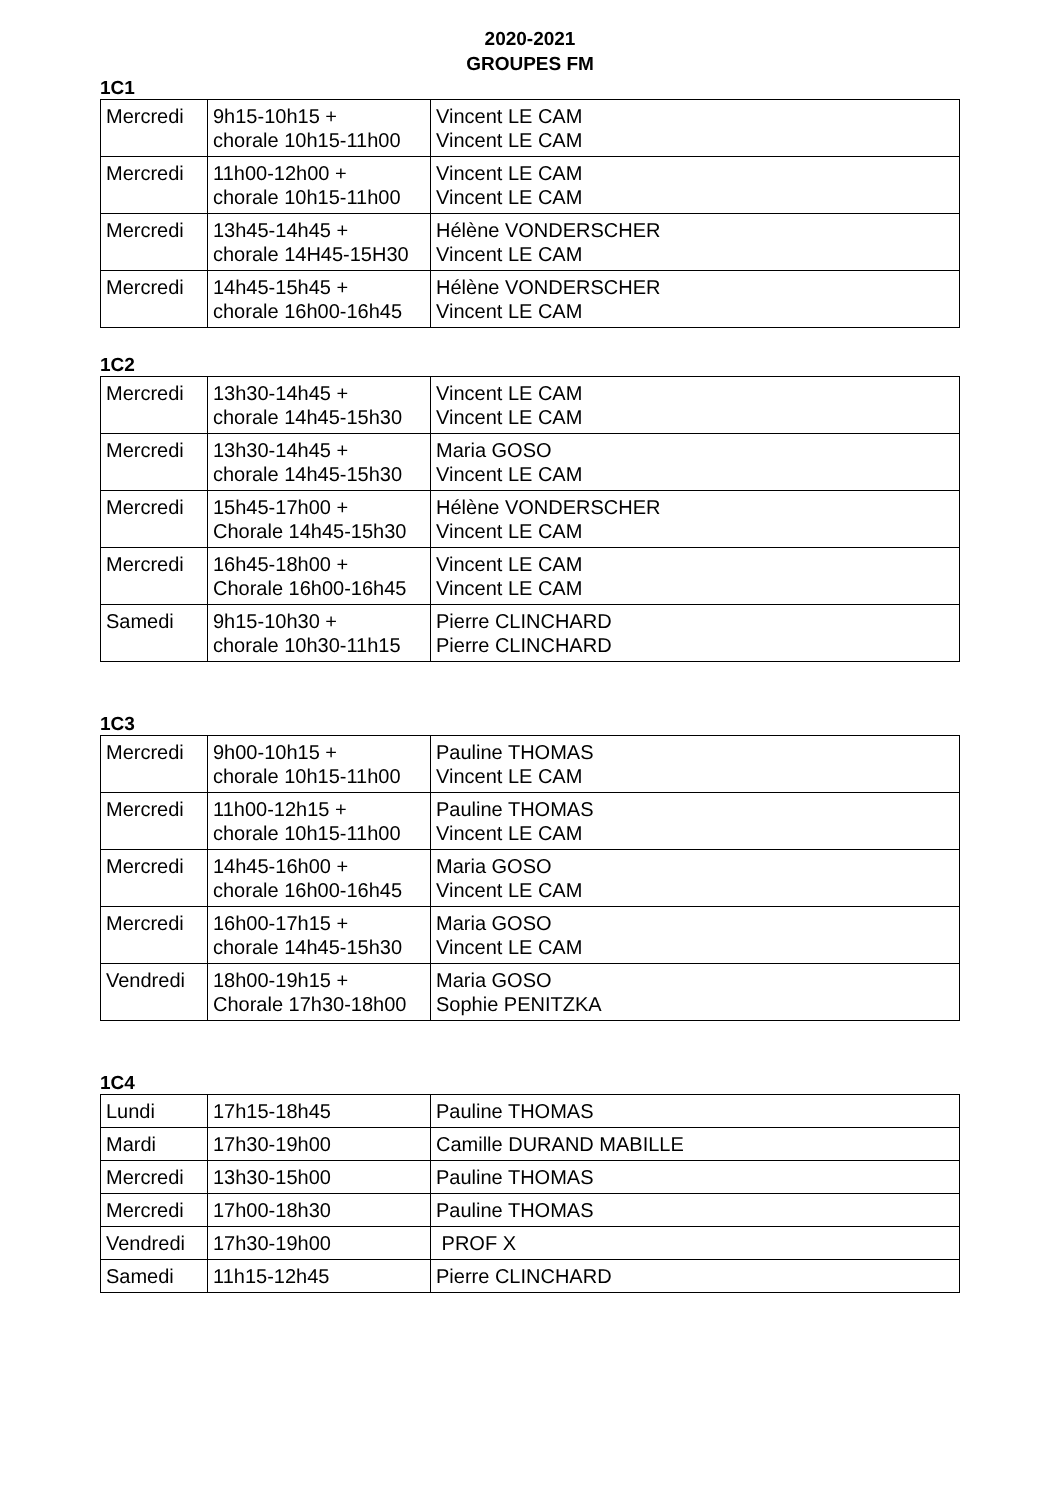2020-2021
GROUPES FM
1C1
| Mercredi | 9h15-10h15 + chorale 10h15-11h00 | Vincent LE CAM Vincent LE CAM |
| Mercredi | 11h00-12h00 + chorale 10h15-11h00 | Vincent LE CAM Vincent LE CAM |
| Mercredi | 13h45-14h45 + chorale 14H45-15H30 | Hélène VONDERSCHER Vincent LE CAM |
| Mercredi | 14h45-15h45 + chorale 16h00-16h45 | Hélène VONDERSCHER Vincent LE CAM |
1C2
| Mercredi | 13h30-14h45 + chorale 14h45-15h30 | Vincent LE CAM Vincent LE CAM |
| Mercredi | 13h30-14h45 + chorale 14h45-15h30 | Maria GOSO Vincent LE CAM |
| Mercredi | 15h45-17h00 + Chorale 14h45-15h30 | Hélène VONDERSCHER Vincent LE CAM |
| Mercredi | 16h45-18h00 + Chorale 16h00-16h45 | Vincent LE CAM Vincent LE CAM |
| Samedi | 9h15-10h30 + chorale 10h30-11h15 | Pierre CLINCHARD Pierre CLINCHARD |
1C3
| Mercredi | 9h00-10h15 + chorale 10h15-11h00 | Pauline THOMAS Vincent LE CAM |
| Mercredi | 11h00-12h15 + chorale 10h15-11h00 | Pauline THOMAS Vincent LE CAM |
| Mercredi | 14h45-16h00 + chorale 16h00-16h45 | Maria GOSO Vincent LE CAM |
| Mercredi | 16h00-17h15 + chorale 14h45-15h30 | Maria GOSO Vincent LE CAM |
| Vendredi | 18h00-19h15 + Chorale 17h30-18h00 | Maria GOSO Sophie PENITZKA |
1C4
| Lundi | 17h15-18h45 | Pauline THOMAS |
| Mardi | 17h30-19h00 | Camille DURAND MABILLE |
| Mercredi | 13h30-15h00 | Pauline THOMAS |
| Mercredi | 17h00-18h30 | Pauline THOMAS |
| Vendredi | 17h30-19h00 | PROF X |
| Samedi | 11h15-12h45 | Pierre CLINCHARD |